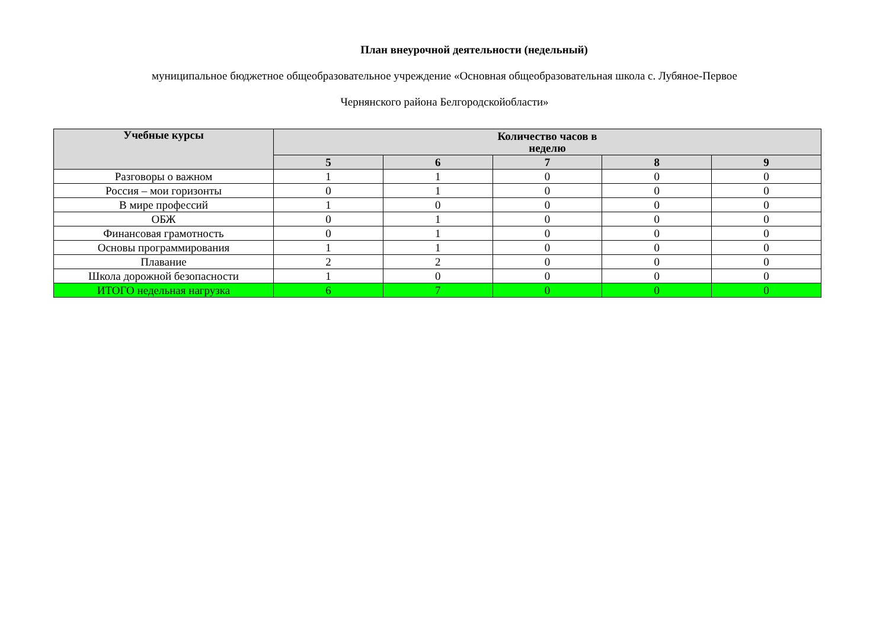План внеурочной деятельности (недельный)
муниципальное бюджетное общеобразовательное учреждение «Основная общеобразовательная школа с. Лубяное-Первое
Чернянского района Белгородскойобласти»
| Учебные курсы | Количество часов в неделю | | | | |
| --- | --- | --- | --- | --- | --- |
| | 5 | 6 | 7 | 8 | 9 |
| Разговоры о важном | 1 | 1 | 0 | 0 | 0 |
| Россия – мои горизонты | 0 | 1 | 0 | 0 | 0 |
| В мире профессий | 1 | 0 | 0 | 0 | 0 |
| ОБЖ | 0 | 1 | 0 | 0 | 0 |
| Финансовая грамотность | 0 | 1 | 0 | 0 | 0 |
| Основы программирования | 1 | 1 | 0 | 0 | 0 |
| Плавание | 2 | 2 | 0 | 0 | 0 |
| Школа дорожной безопасности | 1 | 0 | 0 | 0 | 0 |
| ИТОГО недельная нагрузка | 6 | 7 | 0 | 0 | 0 |